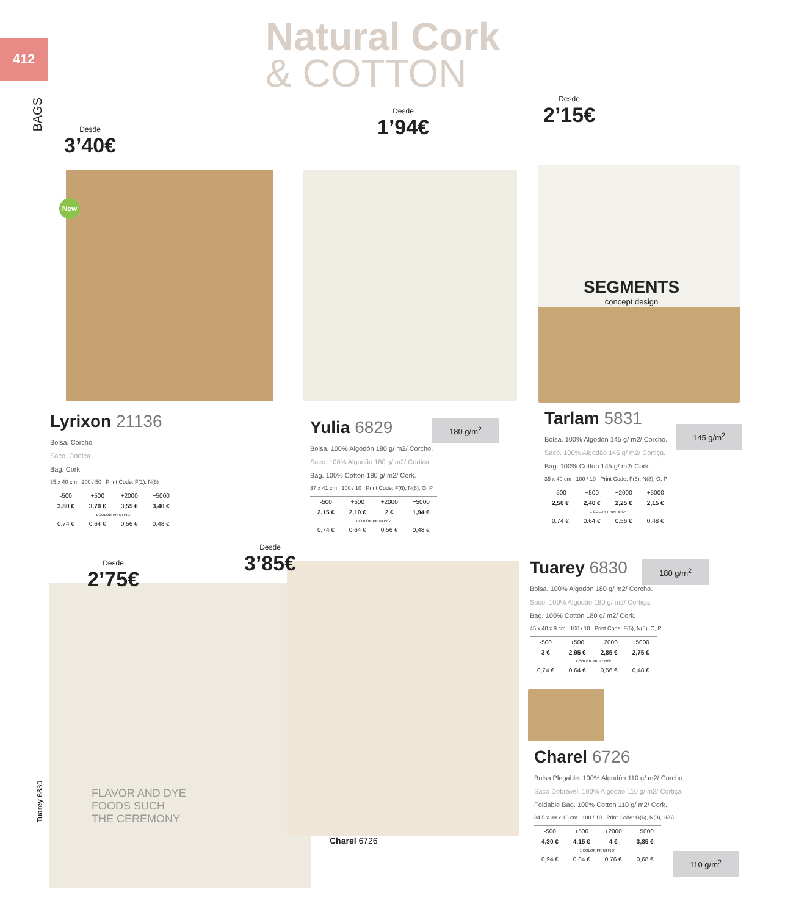412
BAGS
Natural Cork
& COTTON
Desde
3’40€
Desde
1’94€
Desde
2’15€
Desde
3’85€
Desde
2’75€
New
SEGMENTS
concept design
FLAVOR AND DYE
FOODS SUCH
THE CEREMONY
Charel 6726
Tuarey 6830
Lyrixon 21136
Bolsa. Corcho.
Saco. Cortiça.
Bag. Cork.
35 x 40 cm 200 / 50 Print Code: F(1), N(8)
| -500 | +500 | +2000 | +5000 |
| 3,80 € | 3,70 € | 3,55 € | 3,40 € |
| 1 COLOR PRINTING* | | | |
| 0,74 € | 0,64 € | 0,56 € | 0,48 € |
Yulia 6829
Bolsa. 100% Algodón 180 g/ m2/ Corcho.
Saco. 100% Algodão 180 g/ m2/ Cortiça.
Bag. 100% Cotton 180 g/ m2/ Cork.
37 x 41 cm 100 / 10 Print Code: F(6), N(8), O, P
| -500 | +500 | +2000 | +5000 |
| 2,15 € | 2,10 € | 2 € | 1,94 € |
| 1 COLOR PRINTING* | | | |
| 0,74 € | 0,64 € | 0,56 € | 0,48 € |
180 g/m<sup>2</sup>
Tarlam 5831
Bolsa. 100% Algodón 145 g/ m2/ Corcho.
Saco. 100% Algodão 145 g/ m2/ Cortiça.
Bag. 100% Cotton 145 g/ m2/ Cork.
35 x 40 cm 100 / 10 Print Code: F(6), N(8), O, P
| -500 | +500 | +2000 | +5000 |
| 2,50 € | 2,40 € | 2,25 € | 2,15 € |
| 1 COLOR PRINTING* | | | |
| 0,74 € | 0,64 € | 0,56 € | 0,48 € |
145 g/m<sup>2</sup>
Tuarey 6830
Bolsa. 100% Algodón 180 g/ m2/ Corcho.
Saco. 100% Algodão 180 g/ m2/ Cortiça.
Bag. 100% Cotton 180 g/ m2/ Cork.
45 x 40 x 9 cm 100 / 10 Print Code: F(6), N(8), O, P
| -500 | +500 | +2000 | +5000 |
| 3 € | 2,95 € | 2,85 € | 2,75 € |
| 1 COLOR PRINTING* | | | |
| 0,74 € | 0,64 € | 0,56 € | 0,48 € |
180 g/m<sup>2</sup>
Charel 6726
Bolsa Plegable. 100% Algodón 110 g/ m2/ Corcho.
Saco Dobrável. 100% Algodão 110 g/ m2/ Cortiça.
Foldable Bag. 100% Cotton 110 g/ m2/ Cork.
34.5 x 39 x 10 cm 100 / 10 Print Code: G(6), N(8), H(6)
| -500 | +500 | +2000 | +5000 |
| 4,30 € | 4,15 € | 4 € | 3,85 € |
| 1 COLOR PRINTING* | | | |
| 0,94 € | 0,84 € | 0,76 € | 0,68 € |
110 g/m<sup>2</sup>